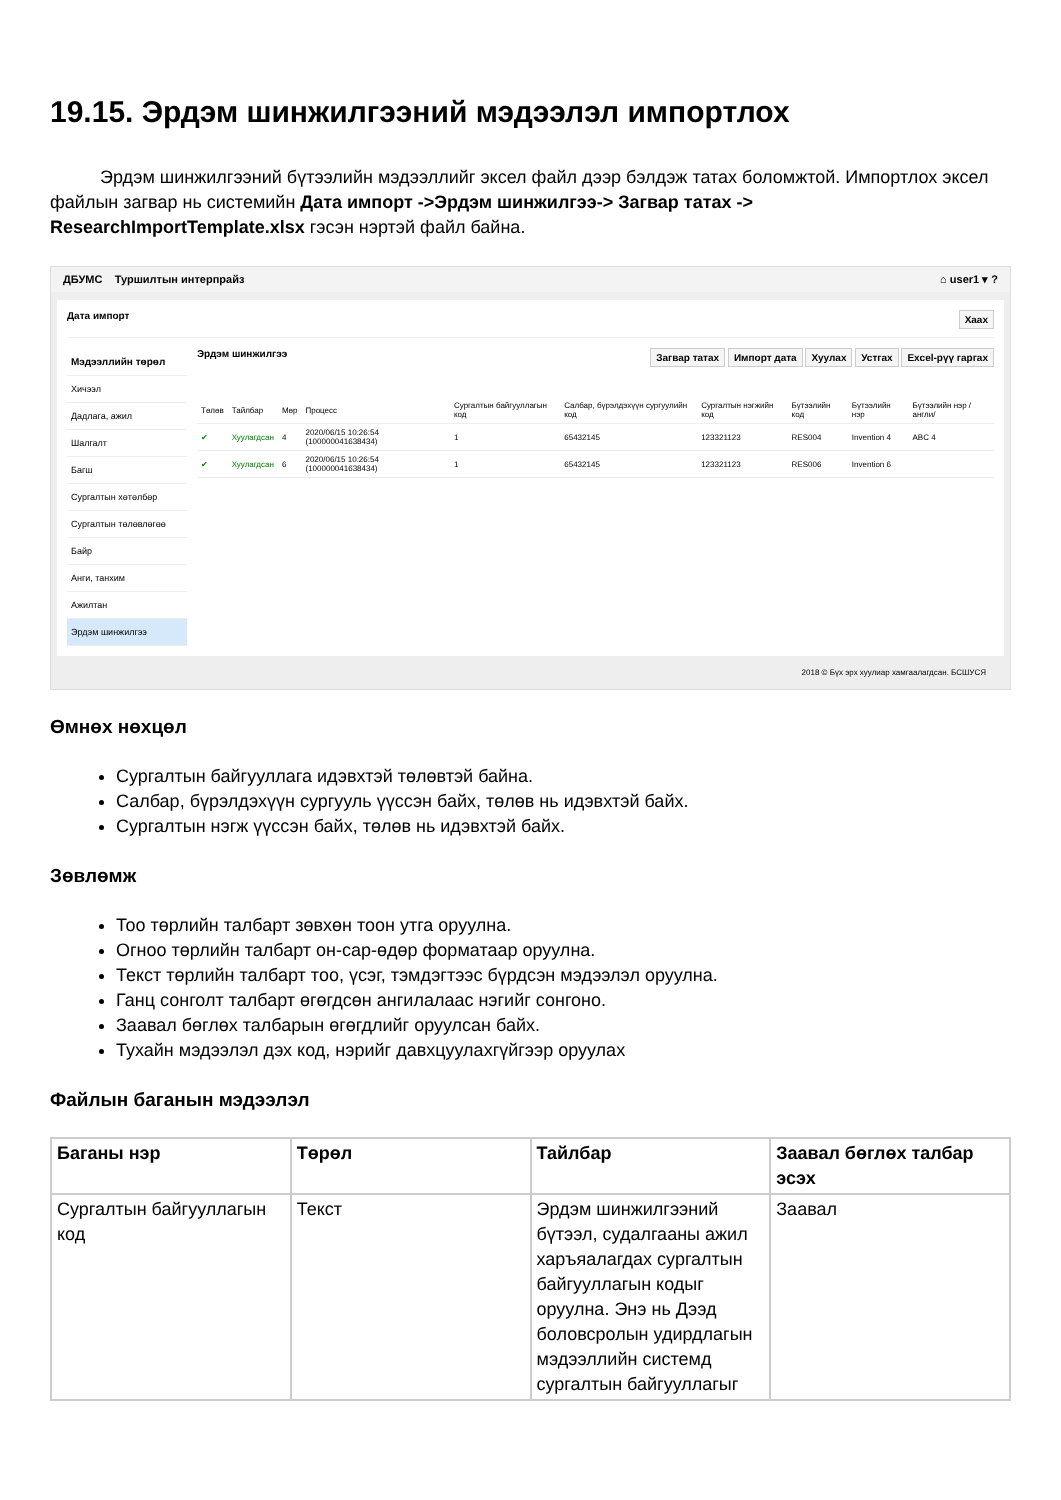19.15. Эрдэм шинжилгээний мэдээлэл импортлох
Эрдэм шинжилгээний бүтээлийн мэдээллийг эксел файл дээр бэлдэж татах боломжтой. Импортлох эксел файлын загвар нь системийн Дата импорт ->Эрдэм шинжилгээ-> Загвар татах -> ResearchImportTemplate.xlsx гэсэн нэртэй файл байна.
ДБУМС Туршилтын интерпрайз ⌂ user1 ▾ ?
Дата импорт Хаах
Мэдээллийн төрөл
Хичээл
Дадлага, ажил
Шалгалт
Багш
Сургалтын хөтөлбөр
Сургалтын төлөвлөгөө
Байр
Анги, танхим
Ажилтан
Эрдэм шинжилгээ
Эрдэм шинжилгээ Загвар татах Импорт дата Хуулах Устгах Excel-рүү гаргах
| Төлөв | Тайлбар | Мөр | Процесс | Сургалтын байгууллагын код | Салбар, бүрэлдэхүүн сургуулийн код | Сургалтын нэгжийн код | Бүтээлийн код | Бүтээлийн нэр | Бүтээлийн нэр /англи/ |
| --- | --- | --- | --- | --- | --- | --- | --- | --- | --- |
| ✔ | Хуулагдсан | 4 | 2020/06/15 10:26:54 (100000041638434) | 1 | 65432145 | 123321123 | RES004 | Invention 4 | ABC 4 |
| ✔ | Хуулагдсан | 6 | 2020/06/15 10:26:54 (100000041638434) | 1 | 65432145 | 123321123 | RES006 | Invention 6 | |
2018 © Бүх эрх хуулиар хамгаалагдсан. БСШУСЯ
Өмнөх нөхцөл
Сургалтын байгууллага идэвхтэй төлөвтэй байна.
Салбар, бүрэлдэхүүн сургууль үүссэн байх, төлөв нь идэвхтэй байх.
Сургалтын нэгж үүссэн байх, төлөв нь идэвхтэй байх.
Зөвлөмж
Тоо төрлийн талбарт зөвхөн тоон утга оруулна.
Огноо төрлийн талбарт он-сар-өдөр форматаар оруулна.
Текст төрлийн талбарт тоо, үсэг, тэмдэгтээс бүрдсэн мэдээлэл оруулна.
Ганц сонголт талбарт өгөгдсөн ангилалаас нэгийг сонгоно.
Заавал бөглөх талбарын өгөгдлийг оруулсан байх.
Тухайн мэдээлэл дэх код, нэрийг давхцуулахгүйгээр оруулах
Файлын баганын мэдээлэл
| Баганы нэр | Төрөл | Тайлбар | Заавал бөглөх талбар эсэх |
| --- | --- | --- | --- |
| Сургалтын байгууллагын код | Текст | Эрдэм шинжилгээний бүтээл, судалгааны ажил харъяалагдах сургалтын байгууллагын кодыг оруулна. Энэ нь Дээд боловсролын удирдлагын мэдээллийн системд сургалтын байгууллагыг | Заавал |